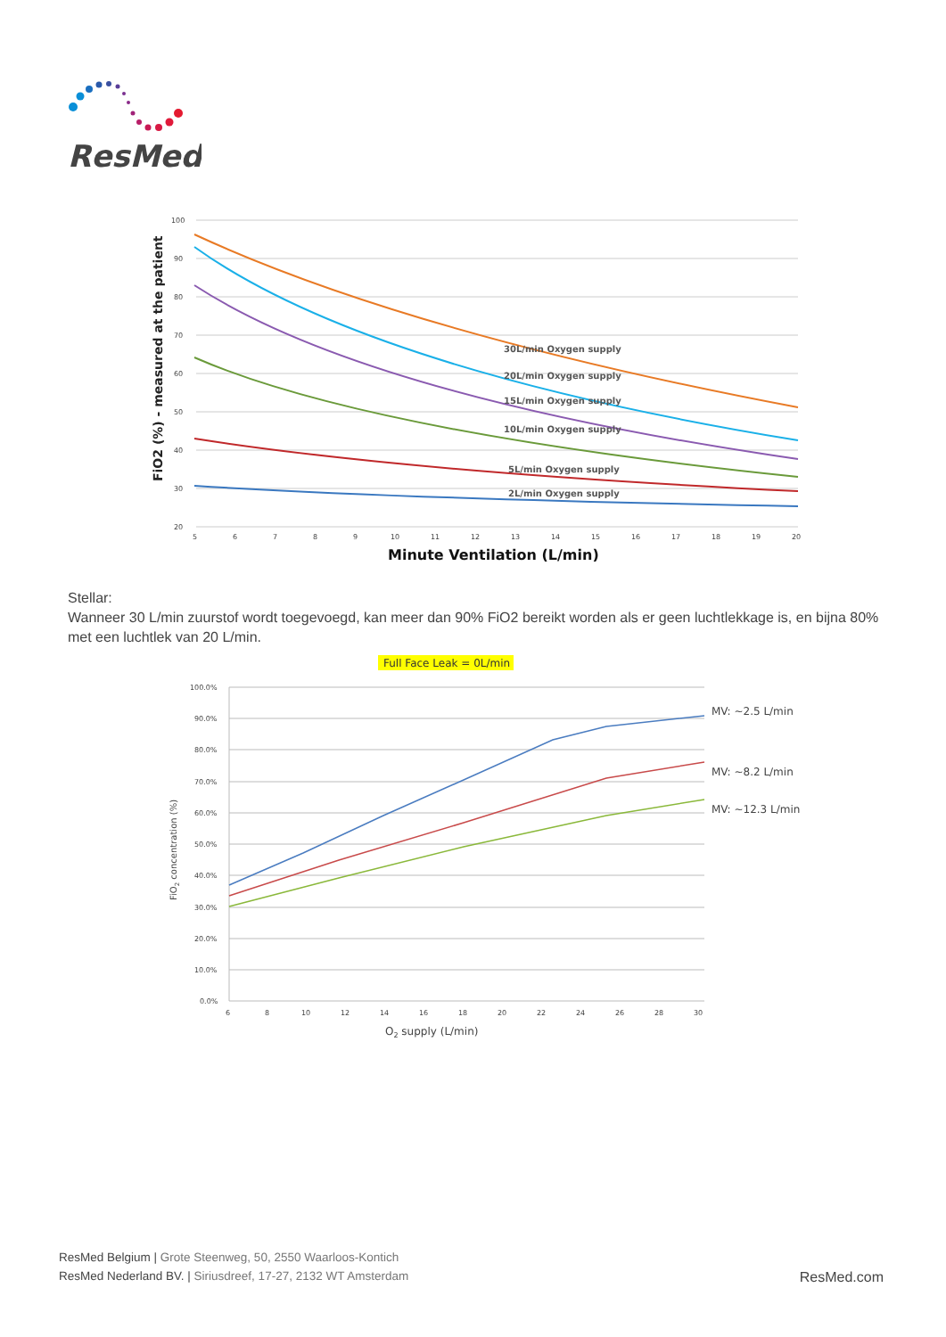ResMed
100
90
80
70
60
50
40
30
20
5
6
7
8
9
10
11
12
13
14
15
16
17
18
19
20
Minute Ventilation (L/min)
FiO2 (%) - measured at the patient
30L/min Oxygen supply
20L/min Oxygen supply
15L/min Oxygen supply
10L/min Oxygen supply
5L/min Oxygen supply
2L/min Oxygen supply
Stellar:
Wanneer 30 L/min zuurstof wordt toegevoegd, kan meer dan 90% FiO2 bereikt worden als er geen luchtlekkage is, en bijna 80% met een luchtlek van 20 L/min.
Full Face Leak = 0L/min
100.0%
90.0%
80.0%
70.0%
60.0%
50.0%
40.0%
30.0%
20.0%
10.0%
0.0%
6
8
10
12
14
16
18
20
22
24
26
28
30
O2 supply (L/min)
FiO2 concentration (%)
MV: ~2.5 L/min
MV: ~8.2 L/min
MV: ~12.3 L/min
ResMed Belgium | Grote Steenweg, 50, 2550 Waarloos-Kontich
ResMed Nederland BV. | Siriusdreef, 17-27, 2132 WT Amsterdam
ResMed.com